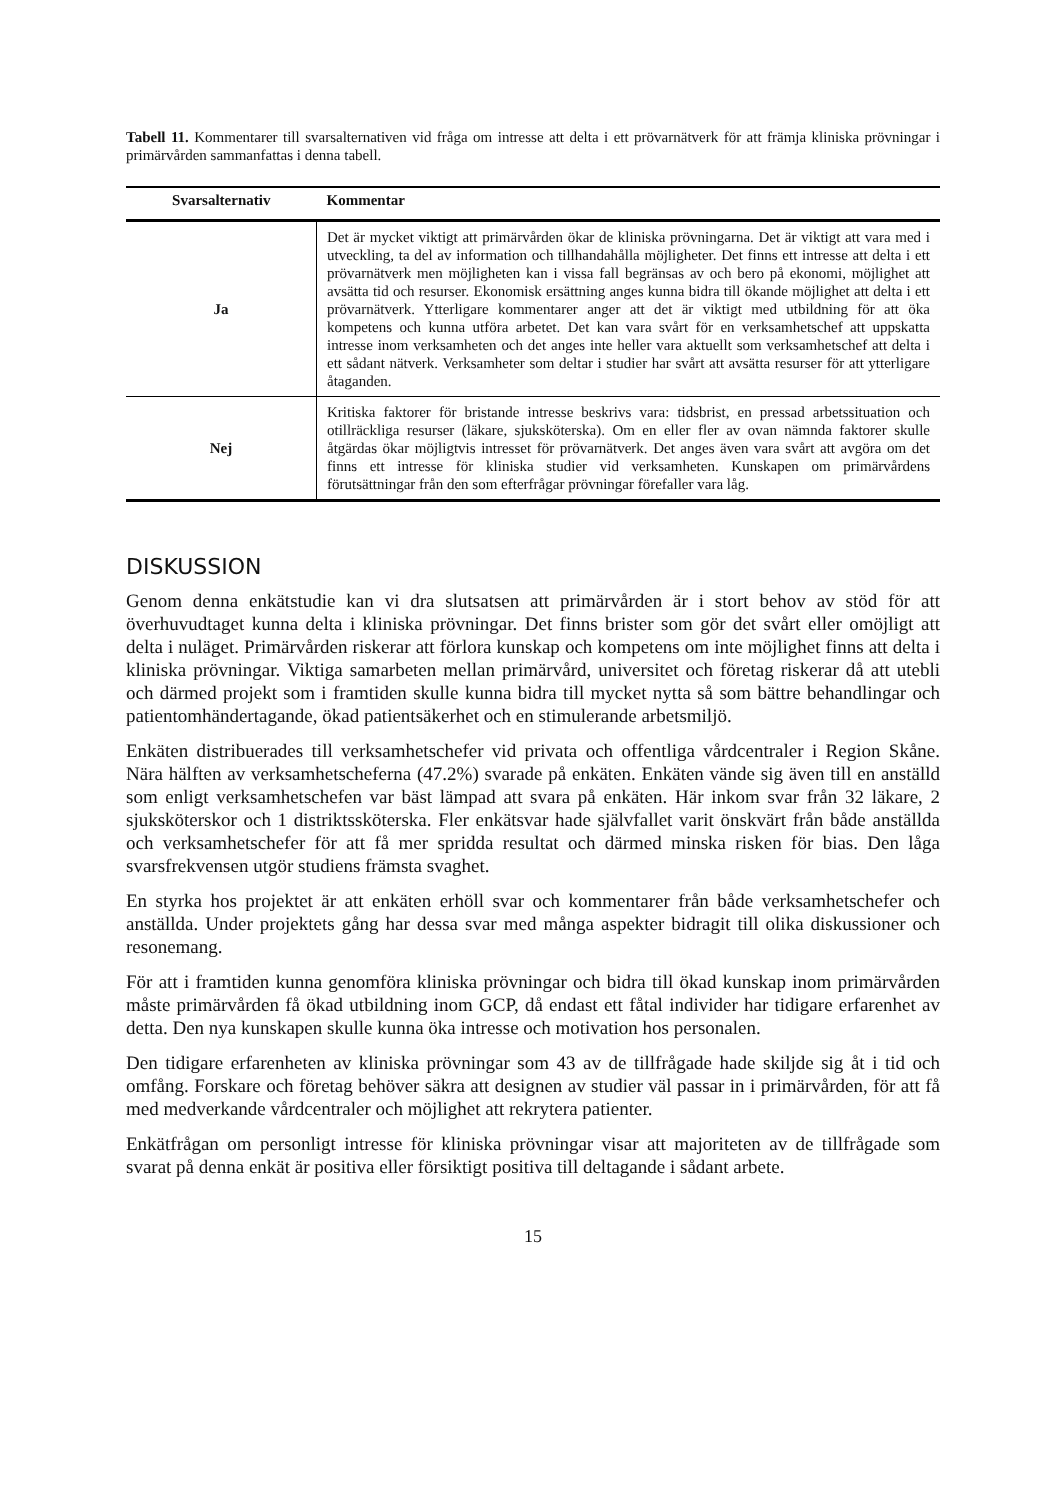Tabell 11. Kommentarer till svarsalternativen vid fråga om intresse att delta i ett prövarnätverk för att främja kliniska prövningar i primärvården sammanfattas i denna tabell.
| Svarsalternativ | Kommentar |
| --- | --- |
| Ja | Det är mycket viktigt att primärvården ökar de kliniska prövningarna. Det är viktigt att vara med i utveckling, ta del av information och tillhandahålla möjligheter. Det finns ett intresse att delta i ett prövarnätverk men möjligheten kan i vissa fall begränsas av och bero på ekonomi, möjlighet att avsätta tid och resurser. Ekonomisk ersättning anges kunna bidra till ökande möjlighet att delta i ett prövarnätverk. Ytterligare kommentarer anger att det är viktigt med utbildning för att öka kompetens och kunna utföra arbetet. Det kan vara svårt för en verksamhetschef att uppskatta intresse inom verksamheten och det anges inte heller vara aktuellt som verksamhetschef att delta i ett sådant nätverk. Verksamheter som deltar i studier har svårt att avsätta resurser för att ytterligare åtaganden. |
| Nej | Kritiska faktorer för bristande intresse beskrivs vara: tidsbrist, en pressad arbetssituation och otillräckliga resurser (läkare, sjuksköterska). Om en eller fler av ovan nämnda faktorer skulle åtgärdas ökar möjligtvis intresset för prövarnätverk. Det anges även vara svårt att avgöra om det finns ett intresse för kliniska studier vid verksamheten. Kunskapen om primärvårdens förutsättningar från den som efterfrågar prövningar förefaller vara låg. |
DISKUSSION
Genom denna enkätstudie kan vi dra slutsatsen att primärvården är i stort behov av stöd för att överhuvudtaget kunna delta i kliniska prövningar. Det finns brister som gör det svårt eller omöjligt att delta i nuläget. Primärvården riskerar att förlora kunskap och kompetens om inte möjlighet finns att delta i kliniska prövningar. Viktiga samarbeten mellan primärvård, universitet och företag riskerar då att utebli och därmed projekt som i framtiden skulle kunna bidra till mycket nytta så som bättre behandlingar och patientomhändertagande, ökad patientsäkerhet och en stimulerande arbetsmiljö.
Enkäten distribuerades till verksamhetschefer vid privata och offentliga vårdcentraler i Region Skåne. Nära hälften av verksamhetscheferna (47.2%) svarade på enkäten. Enkäten vände sig även till en anställd som enligt verksamhetschefen var bäst lämpad att svara på enkäten. Här inkom svar från 32 läkare, 2 sjuksköterskor och 1 distriktssköterska. Fler enkätsvar hade självfallet varit önskvärt från både anställda och verksamhetschefer för att få mer spridda resultat och därmed minska risken för bias. Den låga svarsfrekvensen utgör studiens främsta svaghet.
En styrka hos projektet är att enkäten erhöll svar och kommentarer från både verksamhetschefer och anställda. Under projektets gång har dessa svar med många aspekter bidragit till olika diskussioner och resonemang.
För att i framtiden kunna genomföra kliniska prövningar och bidra till ökad kunskap inom primärvården måste primärvården få ökad utbildning inom GCP, då endast ett fåtal individer har tidigare erfarenhet av detta. Den nya kunskapen skulle kunna öka intresse och motivation hos personalen.
Den tidigare erfarenheten av kliniska prövningar som 43 av de tillfrågade hade skiljde sig åt i tid och omfång. Forskare och företag behöver säkra att designen av studier väl passar in i primärvården, för att få med medverkande vårdcentraler och möjlighet att rekrytera patienter.
Enkätfrågan om personligt intresse för kliniska prövningar visar att majoriteten av de tillfrågade som svarat på denna enkät är positiva eller försiktigt positiva till deltagande i sådant arbete.
15